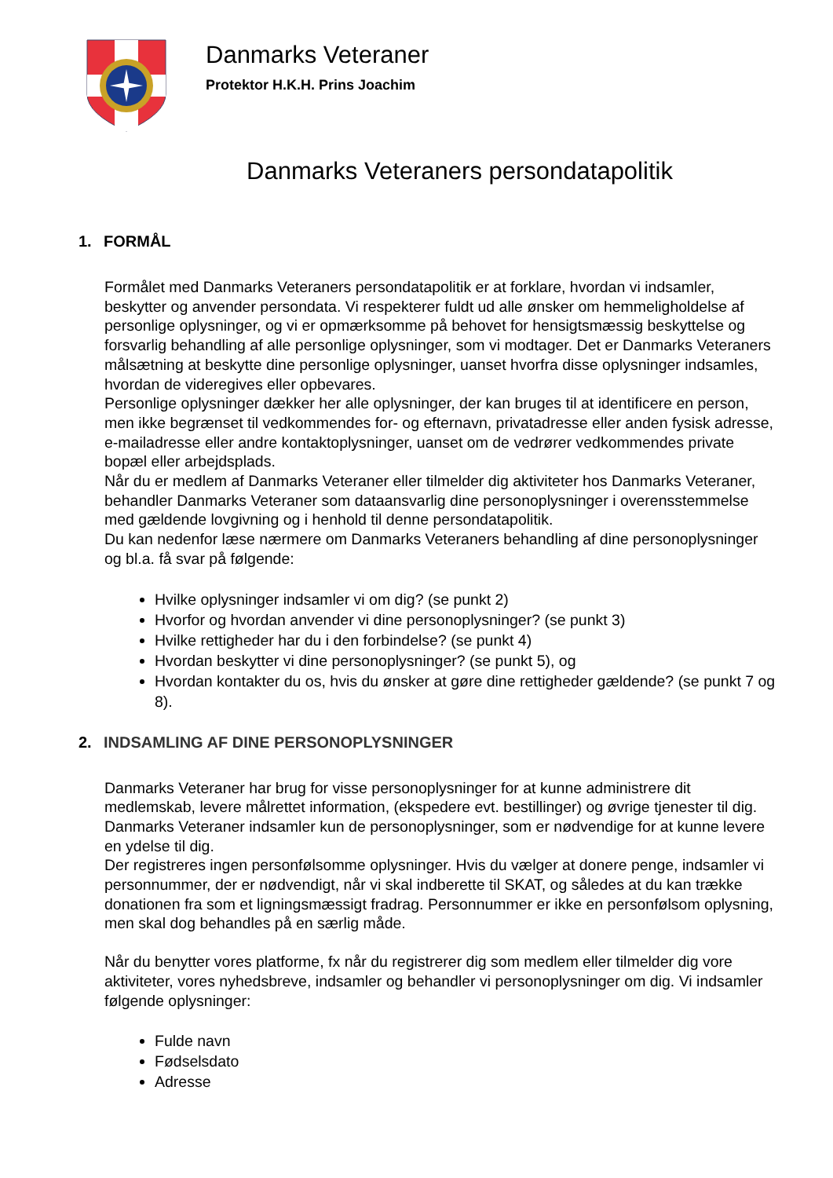Danmarks Veteraner
Protektor H.K.H. Prins Joachim
Danmarks Veteraners persondatapolitik
1. FORMÅL
Formålet med Danmarks Veteraners persondatapolitik er at forklare, hvordan vi indsamler, beskytter og anvender persondata. Vi respekterer fuldt ud alle ønsker om hemmeligholdelse af personlige oplysninger, og vi er opmærksomme på behovet for hensigtsmæssig beskyttelse og forsvarlig behandling af alle personlige oplysninger, som vi modtager. Det er Danmarks Veteraners målsætning at beskytte dine personlige oplysninger, uanset hvorfra disse oplysninger indsamles, hvordan de videregives eller opbevares.
Personlige oplysninger dækker her alle oplysninger, der kan bruges til at identificere en person, men ikke begrænset til vedkommendes for- og efternavn, privatadresse eller anden fysisk adresse, e-mailadresse eller andre kontaktoplysninger, uanset om de vedrører vedkommendes private bopæl eller arbejdsplads.
Når du er medlem af Danmarks Veteraner eller tilmelder dig aktiviteter hos Danmarks Veteraner, behandler Danmarks Veteraner som dataansvarlig dine personoplysninger i overensstemmelse med gældende lovgivning og i henhold til denne persondatapolitik.
Du kan nedenfor læse nærmere om Danmarks Veteraners behandling af dine personoplysninger og bl.a. få svar på følgende:
Hvilke oplysninger indsamler vi om dig? (se punkt 2)
Hvorfor og hvordan anvender vi dine personoplysninger? (se punkt 3)
Hvilke rettigheder har du i den forbindelse? (se punkt 4)
Hvordan beskytter vi dine personoplysninger? (se punkt 5), og
Hvordan kontakter du os, hvis du ønsker at gøre dine rettigheder gældende? (se punkt 7 og 8).
2. INDSAMLING AF DINE PERSONOPLYSNINGER
Danmarks Veteraner har brug for visse personoplysninger for at kunne administrere dit medlemskab, levere målrettet information, (ekspedere evt. bestillinger) og øvrige tjenester til dig. Danmarks Veteraner indsamler kun de personoplysninger, som er nødvendige for at kunne levere en ydelse til dig.
Der registreres ingen personfølsomme oplysninger. Hvis du vælger at donere penge, indsamler vi personnummer, der er nødvendigt, når vi skal indberette til SKAT, og således at du kan trække donationen fra som et ligningsmæssigt fradrag. Personnummer er ikke en personfølsom oplysning, men skal dog behandles på en særlig måde.
Når du benytter vores platforme, fx når du registrerer dig som medlem eller tilmelder dig vore aktiviteter, vores nyhedsbreve, indsamler og behandler vi personoplysninger om dig. Vi indsamler følgende oplysninger:
Fulde navn
Fødselsdato
Adresse